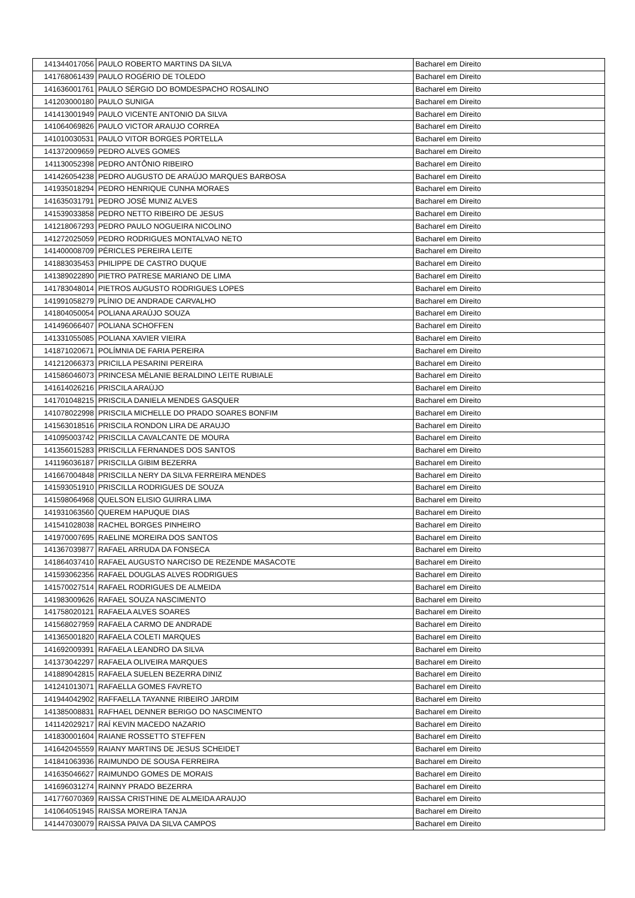| 141344017056 | PAULO ROBERTO MARTINS DA SILVA | Bacharel em Direito |
| 141768061439 | PAULO ROGÉRIO DE TOLEDO | Bacharel em Direito |
| 141636001761 | PAULO SÉRGIO DO BOMDESPACHO ROSALINO | Bacharel em Direito |
| 141203000180 | PAULO SUNIGA | Bacharel em Direito |
| 141413001949 | PAULO VICENTE ANTONIO DA SILVA | Bacharel em Direito |
| 141064069826 | PAULO VICTOR ARAUJO CORREA | Bacharel em Direito |
| 141010030531 | PAULO VITOR BORGES PORTELLA | Bacharel em Direito |
| 141372009659 | PEDRO ALVES GOMES | Bacharel em Direito |
| 141130052398 | PEDRO ANTÔNIO RIBEIRO | Bacharel em Direito |
| 141426054238 | PEDRO AUGUSTO DE ARAÚJO MARQUES BARBOSA | Bacharel em Direito |
| 141935018294 | PEDRO HENRIQUE CUNHA MORAES | Bacharel em Direito |
| 141635031791 | PEDRO JOSÉ MUNIZ ALVES | Bacharel em Direito |
| 141539033858 | PEDRO NETTO RIBEIRO DE JESUS | Bacharel em Direito |
| 141218067293 | PEDRO PAULO NOGUEIRA NICOLINO | Bacharel em Direito |
| 141272025059 | PEDRO RODRIGUES MONTALVAO NETO | Bacharel em Direito |
| 141400008709 | PÉRICLES PEREIRA LEITE | Bacharel em Direito |
| 141883035453 | PHILIPPE DE CASTRO DUQUE | Bacharel em Direito |
| 141389022890 | PIETRO PATRESE MARIANO DE LIMA | Bacharel em Direito |
| 141783048014 | PIETROS AUGUSTO RODRIGUES LOPES | Bacharel em Direito |
| 141991058279 | PLÍNIO DE ANDRADE CARVALHO | Bacharel em Direito |
| 141804050054 | POLIANA ARAÚJO SOUZA | Bacharel em Direito |
| 141496066407 | POLIANA SCHOFFEN | Bacharel em Direito |
| 141331055085 | POLIANA XAVIER VIEIRA | Bacharel em Direito |
| 141871020671 | POLÍMNIA DE FARIA PEREIRA | Bacharel em Direito |
| 141212066373 | PRICILLA PESARINI PEREIRA | Bacharel em Direito |
| 141586046073 | PRINCESA MÉLANIE BERALDINO LEITE RUBIALE | Bacharel em Direito |
| 141614026216 | PRISCILA ARAÚJO | Bacharel em Direito |
| 141701048215 | PRISCILA DANIELA MENDES GASQUER | Bacharel em Direito |
| 141078022998 | PRISCILA MICHELLE DO PRADO SOARES BONFIM | Bacharel em Direito |
| 141563018516 | PRISCILA RONDON LIRA DE ARAUJO | Bacharel em Direito |
| 141095003742 | PRISCILLA CAVALCANTE DE MOURA | Bacharel em Direito |
| 141356015283 | PRISCILLA FERNANDES DOS SANTOS | Bacharel em Direito |
| 141196036187 | PRISCILLA GIBIM BEZERRA | Bacharel em Direito |
| 141667004848 | PRISCILLA NERY DA SILVA FERREIRA MENDES | Bacharel em Direito |
| 141593051910 | PRISCILLA RODRIGUES DE SOUZA | Bacharel em Direito |
| 141598064968 | QUELSON ELISIO GUIRRA LIMA | Bacharel em Direito |
| 141931063560 | QUEREM HAPUQUE DIAS | Bacharel em Direito |
| 141541028038 | RACHEL BORGES PINHEIRO | Bacharel em Direito |
| 141970007695 | RAELINE MOREIRA DOS SANTOS | Bacharel em Direito |
| 141367039877 | RAFAEL ARRUDA DA FONSECA | Bacharel em Direito |
| 141864037410 | RAFAEL AUGUSTO NARCISO DE REZENDE MASACOTE | Bacharel em Direito |
| 141593062356 | RAFAEL DOUGLAS ALVES RODRIGUES | Bacharel em Direito |
| 141570027514 | RAFAEL RODRIGUES DE ALMEIDA | Bacharel em Direito |
| 141983009626 | RAFAEL SOUZA NASCIMENTO | Bacharel em Direito |
| 141758020121 | RAFAELA ALVES SOARES | Bacharel em Direito |
| 141568027959 | RAFAELA CARMO DE ANDRADE | Bacharel em Direito |
| 141365001820 | RAFAELA COLETI MARQUES | Bacharel em Direito |
| 141692009391 | RAFAELA LEANDRO DA SILVA | Bacharel em Direito |
| 141373042297 | RAFAELA OLIVEIRA MARQUES | Bacharel em Direito |
| 141889042815 | RAFAELA SUELEN BEZERRA DINIZ | Bacharel em Direito |
| 141241013071 | RAFAELLA GOMES FAVRETO | Bacharel em Direito |
| 141944042902 | RAFFAELLA TAYANNE RIBEIRO JARDIM | Bacharel em Direito |
| 141385008831 | RAFHAEL DENNER BERIGO DO NASCIMENTO | Bacharel em Direito |
| 141142029217 | RAÍ KEVIN MACEDO NAZARIO | Bacharel em Direito |
| 141830001604 | RAIANE ROSSETTO STEFFEN | Bacharel em Direito |
| 141642045559 | RAIANY MARTINS DE JESUS SCHEIDET | Bacharel em Direito |
| 141841063936 | RAIMUNDO DE SOUSA FERREIRA | Bacharel em Direito |
| 141635046627 | RAIMUNDO GOMES DE MORAIS | Bacharel em Direito |
| 141696031274 | RAINNY PRADO BEZERRA | Bacharel em Direito |
| 141776070369 | RAISSA CRISTHINE DE ALMEIDA ARAUJO | Bacharel em Direito |
| 141064051945 | RAISSA MOREIRA TANJA | Bacharel em Direito |
| 141447030079 | RAISSA PAIVA DA SILVA CAMPOS | Bacharel em Direito |